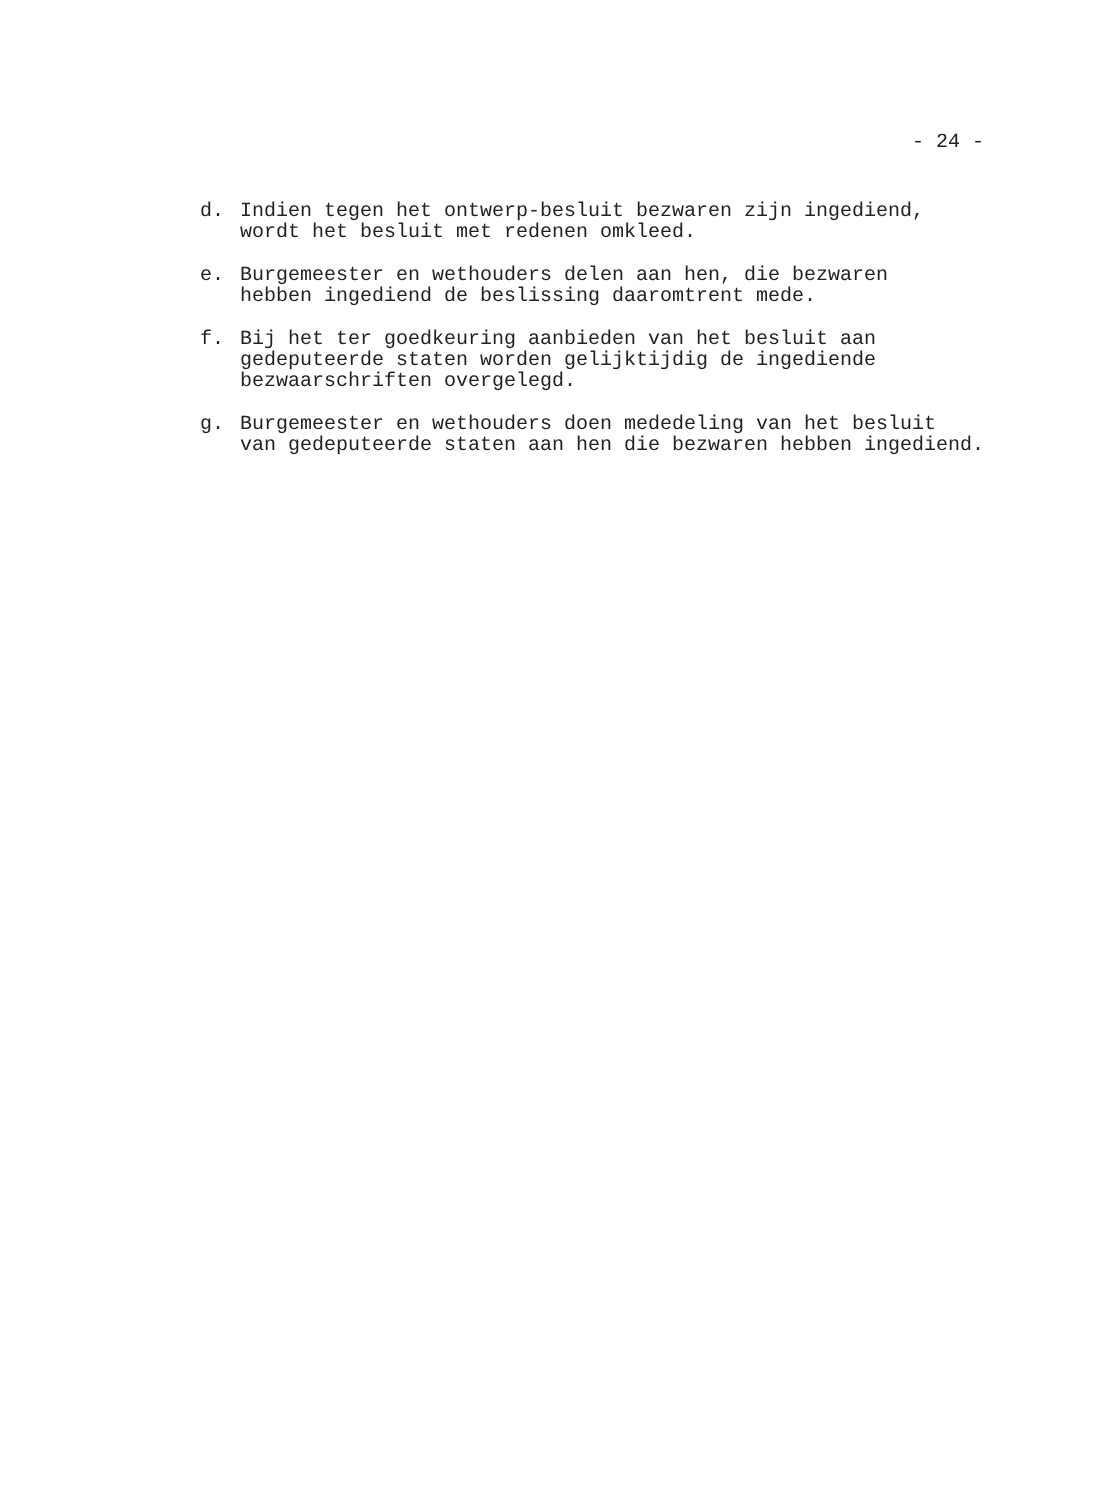- 24 -
d. Indien tegen het ontwerp-besluit bezwaren zijn ingediend,
wordt het besluit met redenen omkleed.
e. Burgemeester en wethouders delen aan hen, die bezwaren
hebben ingediend de beslissing daaromtrent mede.
f. Bij het ter goedkeuring aanbieden van het besluit aan
gedeputeerde staten worden gelijktijdig de ingediende
bezwaarschriften overgelegd.
g. Burgemeester en wethouders doen mededeling van het besluit
van gedeputeerde staten aan hen die bezwaren hebben ingediend.